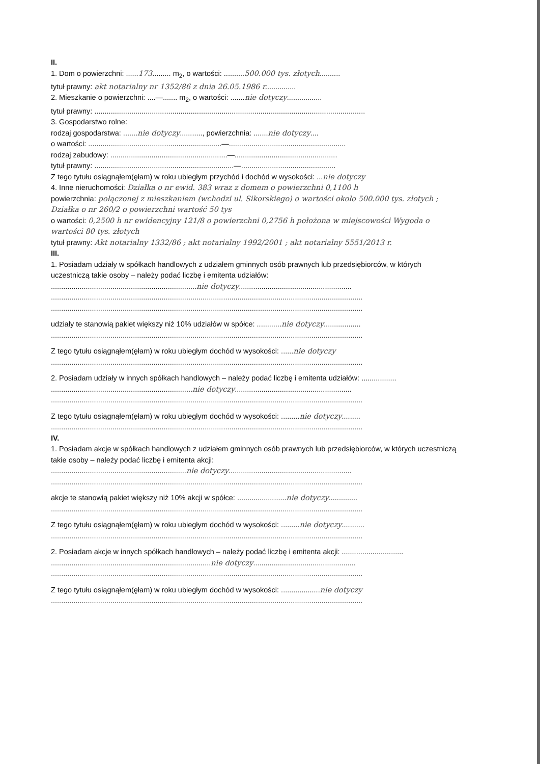II.
1. Dom o powierzchni: ......173......... m<sub>2</sub>, o wartości: ..........500.000 tys. złotych..........
tytuł prawny: akt notarialny nr 1352/86 z dnia 26.05.1986 r...............
2. Mieszkanie o powierzchni: ....—....... m<sub>2</sub>, o wartości: .......nie dotyczy.................
tytuł prawny: ....................................................................................................................................
3. Gospodarstwo rolne:
rodzaj gospodarstwa: .......nie dotyczy..........., powierzchnia: .......nie dotyczy....
o wartości: .................................................................—.........................................................
rodzaj zabudowy: .........................................................—..................................................
tytuł prawny: ....................................................................—..............................................
Z tego tytułu osiągnąłem(ęłam) w roku ubiegłym przychód i dochód w wysokości: ...nie dotyczy
4. Inne nieruchomości: Działka o nr ewid. 383 wraz z domem o powierzchni 0,1100 h
powierzchnia: połączonej z mieszkaniem (wchodzi ul. Sikorskiego) o wartości około 500.000 tys. złotych ; Działka o nr 260/2 o powierzchni wartość 50 tys
o wartości: 0,2500 h nr ewidencyjny 121/8 o powierzchni 0,2756 h położona w miejscowości Wygoda o wartości 80 tys. złotych
tytuł prawny: Akt notarialny 1332/86 ; akt notarialny 1992/2001 ; akt notarialny 5551/2013 r.
III.
1. Posiadam udziały w spółkach handlowych z udziałem gminnych osób prawnych lub przedsiębiorców, w których uczestniczą takie osoby – należy podać liczbę i emitenta udziałów:
.......................................................................nie dotyczy.......................................................
........................................................................................................................................................
........................................................................................................................................................
udziały te stanowią pakiet większy niż 10% udziałów w spółce: ............nie dotyczy..................
........................................................................................................................................................
Z tego tytułu osiągnąłem(ęłam) w roku ubiegłym dochód w wysokości: ......nie dotyczy
........................................................................................................................................................
2. Posiadam udziały w innych spółkach handlowych – należy podać liczbę i emitenta udziałów: .................
.....................................................................nie dotyczy.........................................................
........................................................................................................................................................
Z tego tytułu osiągnąłem(ęłam) w roku ubiegłym dochód w wysokości: .........nie dotyczy.........
........................................................................................................................................................
IV.
1. Posiadam akcje w spółkach handlowych z udziałem gminnych osób prawnych lub przedsiębiorców, w których uczestniczą takie osoby – należy podać liczbę i emitenta akcji:
..................................................................nie dotyczy............................................................
........................................................................................................................................................
akcje te stanowią pakiet większy niż 10% akcji w spółce: ........................nie dotyczy..............
........................................................................................................................................................
Z tego tytułu osiągnąłem(ęłam) w roku ubiegłym dochód w wysokości: .........nie dotyczy...........
........................................................................................................................................................
2. Posiadam akcje w innych spółkach handlowych – należy podać liczbę i emitenta akcji: ..............................
..............................................................................nie dotyczy..................................................
........................................................................................................................................................
Z tego tytułu osiągnąłem(ęłam) w roku ubiegłym dochód w wysokości: ...................nie dotyczy
........................................................................................................................................................